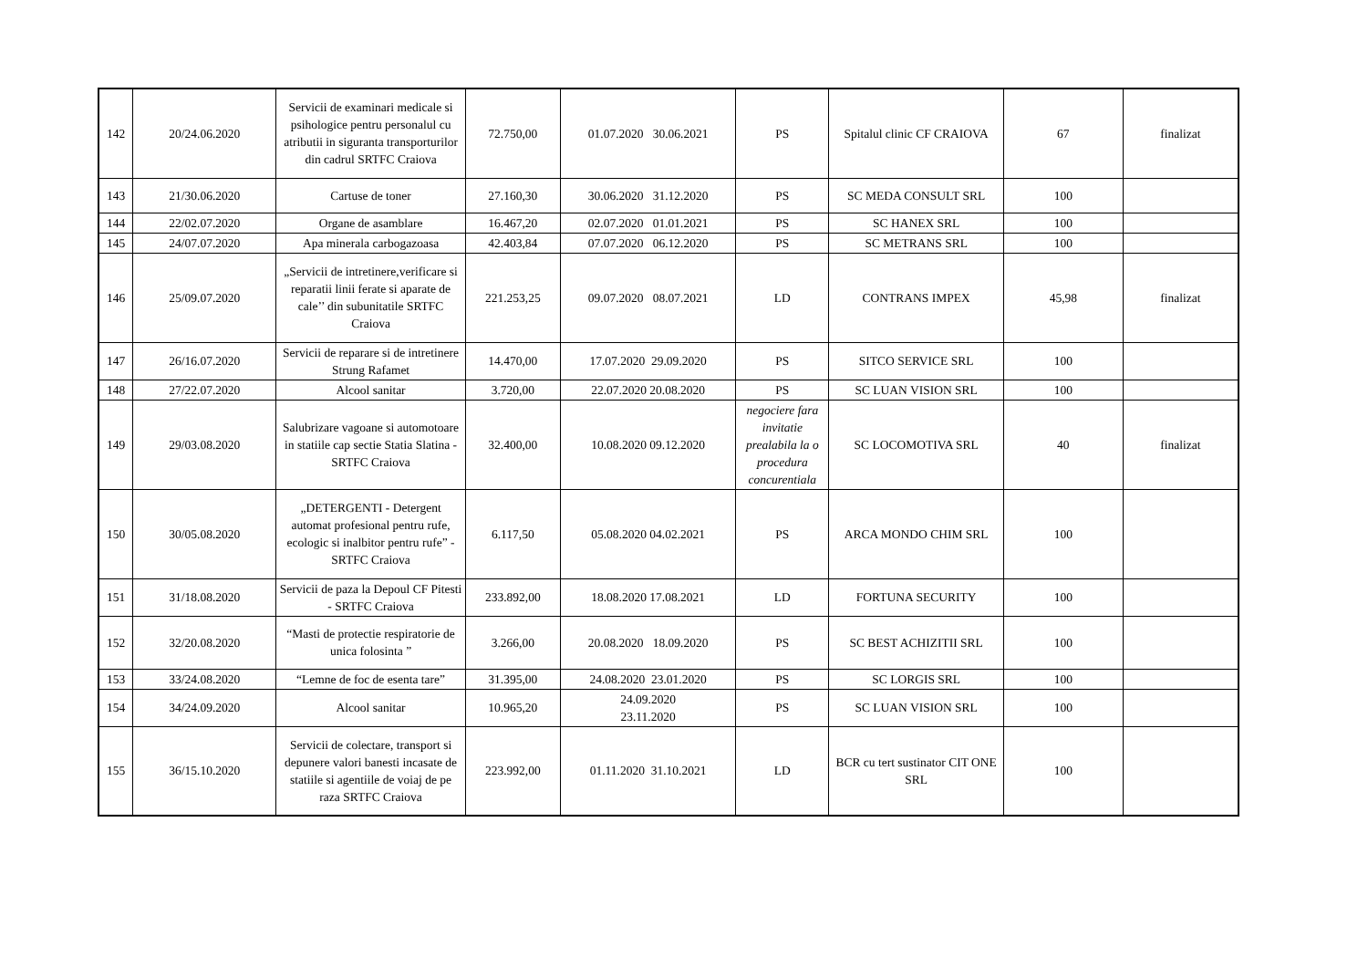| 142 | 20/24.06.2020 | Servicii de examinari medicale si psihologice pentru personalul cu atributii in siguranta transporturilor din cadrul SRTFC Craiova | 72.750,00 | 01.07.2020 30.06.2021 | PS | Spitalul clinic CF CRAIOVA | 67 | finalizat |
| 143 | 21/30.06.2020 | Cartuse de toner | 27.160,30 | 30.06.2020 31.12.2020 | PS | SC MEDA CONSULT SRL | 100 | |
| 144 | 22/02.07.2020 | Organe de asamblare | 16.467,20 | 02.07.2020 01.01.2021 | PS | SC HANEX SRL | 100 | |
| 145 | 24/07.07.2020 | Apa minerala carbogazoasa | 42.403,84 | 07.07.2020 06.12.2020 | PS | SC METRANS SRL | 100 | |
| 146 | 25/09.07.2020 | „Servicii de intretinere,verificare si reparatii linii ferate si aparate de cale’’ din subunitatile SRTFC Craiova | 221.253,25 | 09.07.2020 08.07.2021 | LD | CONTRANS IMPEX | 45,98 | finalizat |
| 147 | 26/16.07.2020 | Servicii de reparare si de intretinere Strung Rafamet | 14.470,00 | 17.07.2020 29.09.2020 | PS | SITCO SERVICE SRL | 100 | |
| 148 | 27/22.07.2020 | Alcool sanitar | 3.720,00 | 22.07.2020 20.08.2020 | PS | SC LUAN VISION SRL | 100 | |
| 149 | 29/03.08.2020 | Salubrizare vagoane si automotoare in statiile cap sectie Statia Slatina - SRTFC Craiova | 32.400,00 | 10.08.2020 09.12.2020 | negociere fara invitatie prealabila la o procedura concurentiala | SC LOCOMOTIVA SRL | 40 | finalizat |
| 150 | 30/05.08.2020 | „DETERGENTI - Detergent automat profesional pentru rufe, ecologic si inalbitor pentru rufe” - SRTFC Craiova | 6.117,50 | 05.08.2020 04.02.2021 | PS | ARCA MONDO CHIM SRL | 100 | |
| 151 | 31/18.08.2020 | Servicii de paza la Depoul CF Pitesti - SRTFC Craiova | 233.892,00 | 18.08.2020 17.08.2021 | LD | FORTUNA SECURITY | 100 | |
| 152 | 32/20.08.2020 | “Masti de protectie respiratorie de unica folosinta ” | 3.266,00 | 20.08.2020 18.09.2020 | PS | SC BEST ACHIZITII SRL | 100 | |
| 153 | 33/24.08.2020 | “Lemne de foc de esenta tare” | 31.395,00 | 24.08.2020 23.01.2020 | PS | SC LORGIS SRL | 100 | |
| 154 | 34/24.09.2020 | Alcool sanitar | 10.965,20 | 24.09.2020 23.11.2020 | PS | SC LUAN VISION SRL | 100 | |
| 155 | 36/15.10.2020 | Servicii de colectare, transport si depunere valori banesti incasate de statiile si agentiile de voiaj de pe raza SRTFC Craiova | 223.992,00 | 01.11.2020 31.10.2021 | LD | BCR cu tert sustinator CIT ONE SRL | 100 | |